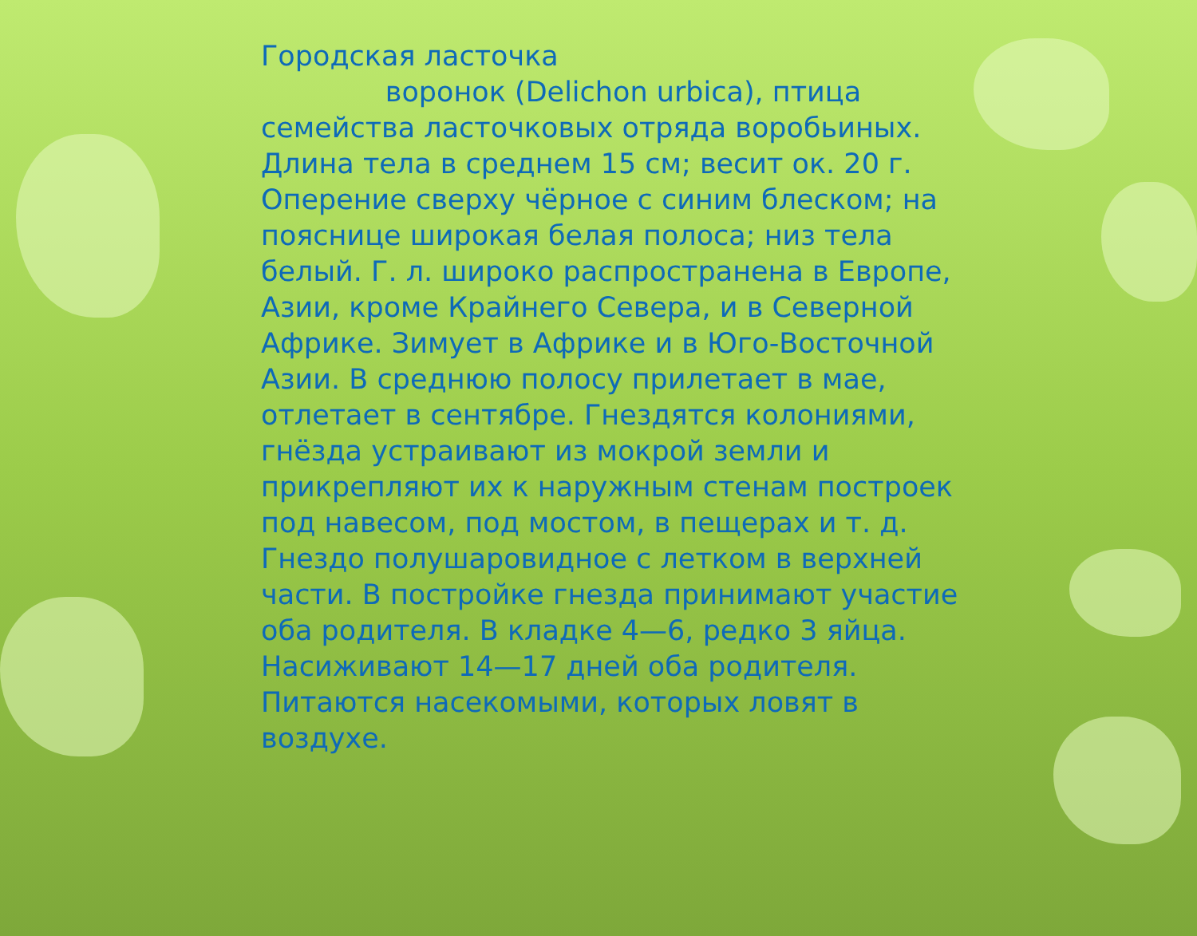Городская ласточка
воронок (Delichon urbica), птица семейства ласточковых отряда воробьиных. Длина тела в среднем 15 см; весит ок. 20 г. Оперение сверху чёрное с синим блеском; на пояснице широкая белая полоса; низ тела белый. Г. л. широко распространена в Европе, Азии, кроме Крайнего Севера, и в Северной Африке. Зимует в Африке и в Юго-Восточной Азии. В среднюю полосу прилетает в мае, отлетает в сентябре. Гнездятся колониями, гнёзда устраивают из мокрой земли и прикрепляют их к наружным стенам построек под навесом, под мостом, в пещерах и т. д. Гнездо полушаровидное с летком в верхней части. В постройке гнезда принимают участие оба родителя. В кладке 4—6, редко 3 яйца. Насиживают 14—17 дней оба родителя. Питаются насекомыми, которых ловят в воздухе.